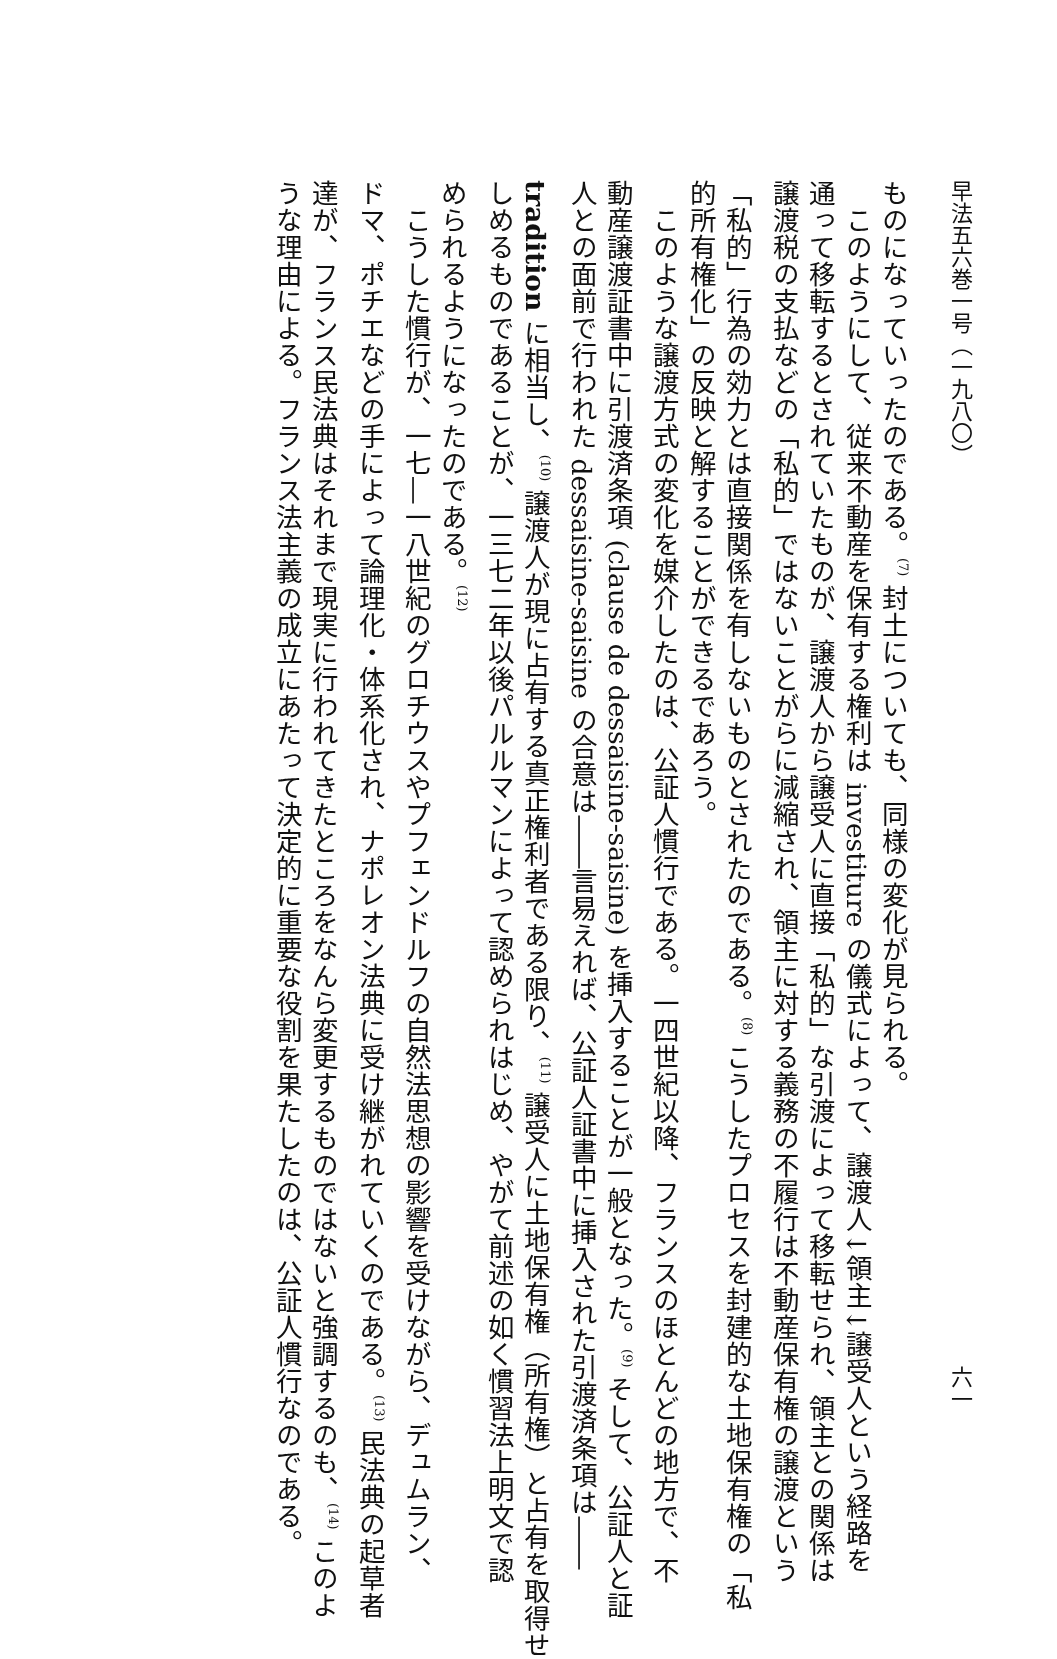早法五六巻一号（一九八〇） 六一
ものになっていったのである。<sup>(7)</sup> 封土についても、同様の変化が見られる。
このようにして、従来不動産を保有する権利は investiture の儀式によって、譲渡人↓領主↓譲受人という経路を
通って移転するとされていたものが、譲渡人から譲受人に直接「私的」な引渡によって移転せられ、領主との関係は
譲渡税の支払などの「私的」ではないことがらに減縮され、領主に対する義務の不履行は不動産保有権の譲渡という
「私的」行為の効力とは直接関係を有しないものとされたのである。<sup>(8)</sup> こうしたプロセスを封建的な土地保有権の「私
的所有権化」の反映と解することができるであろう。
このような譲渡方式の変化を媒介したのは、公証人慣行である。一四世紀以降、フランスのほとんどの地方で、不
動産譲渡証書中に引渡済条項 (clause de dessaisine-saisine) を挿入することが一般となった。<sup>(9)</sup> そして、公証人と証
人との面前で行われた dessaisine-saisine の合意は――言易えれば、公証人証書中に挿入された引渡済条項は――
tradition に相当し、<sup>(10)</sup> 譲渡人が現に占有する真正権利者である限り、<sup>(11)</sup> 譲受人に土地保有権（所有権）と占有を取得せ
しめるものであることが、一三七二年以後パルルマンによって認められはじめ、やがて前述の如く慣習法上明文で認
められるようになったのである。<sup>(12)</sup>
こうした慣行が、一七―一八世紀のグロチウスやプフェンドルフの自然法思想の影響を受けながら、デュムラン、
ドマ、ポチエなどの手によって論理化・体系化され、ナポレオン法典に受け継がれていくのである。<sup>(13)</sup> 民法典の起草者
達が、フランス民法典はそれまで現実に行われてきたところをなんら変更するものではないと強調するのも、<sup>(14)</sup> このよ
うな理由による。フランス法主義の成立にあたって決定的に重要な役割を果たしたのは、公証人慣行なのである。